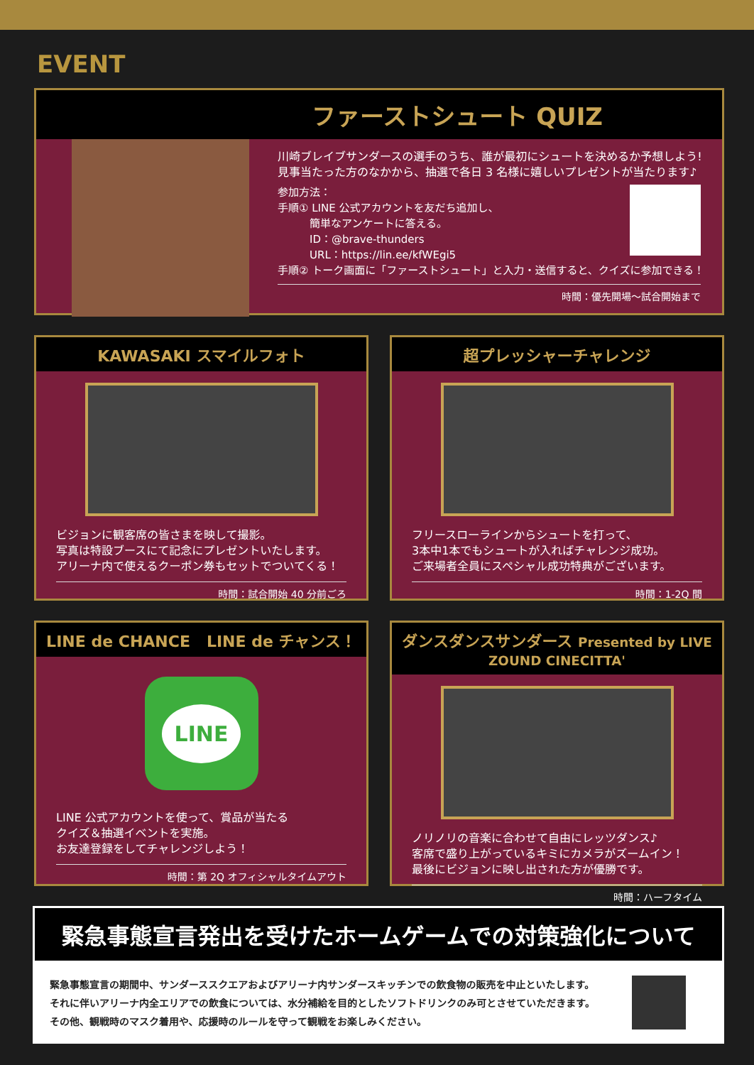EVENT
ファーストシュート QUIZ
川崎ブレイブサンダースの選手のうち、誰が最初にシュートを決めるか予想しよう!
見事当たった方のなかから、抽選で各日 3 名様に嬉しいプレゼントが当たります♪
参加方法：
手順① LINE 公式アカウントを友だち追加し、
   簡単なアンケートに答える。
   ID：@brave-thunders
   URL：https://lin.ee/kfWEgi5
手順② トーク画面に「ファーストシュート」と入力・送信すると、クイズに参加できる！
時間：優先開場～試合開始まで
KAWASAKI スマイルフォト
ビジョンに観客席の皆さまを映して撮影。
写真は特設ブースにて記念にプレゼントいたします。
アリーナ内で使えるクーポン券もセットでついてくる！
時間：試合開始 40 分前ごろ
超プレッシャーチャレンジ
フリースローラインからシュートを打って、
3本中1本でもシュートが入ればチャレンジ成功。
ご来場者全員にスペシャル成功特典がございます。
時間：1-2Q 間
LINE de CHANCE LINE de チャンス！
LINE
LINE 公式アカウントを使って、賞品が当たる
クイズ＆抽選イベントを実施。
お友達登録をしてチャレンジしよう！
時間：第 2Q オフィシャルタイムアウト
ダンスダンスサンダース Presented by LIVE ZOUND CINECITTA'
ノリノリの音楽に合わせて自由にレッツダンス♪
客席で盛り上がっているキミにカメラがズームイン！
最後にビジョンに映し出された方が優勝です。
時間：ハーフタイム
緊急事態宣言発出を受けたホームゲームでの対策強化について
緊急事態宣言の期間中、サンダーススクエアおよびアリーナ内サンダースキッチンでの飲食物の販売を中止といたします。
それに伴いアリーナ内全エリアでの飲食については、水分補給を目的としたソフトドリンクのみ可とさせていただきます。
その他、観戦時のマスク着用や、応援時のルールを守って観戦をお楽しみください。